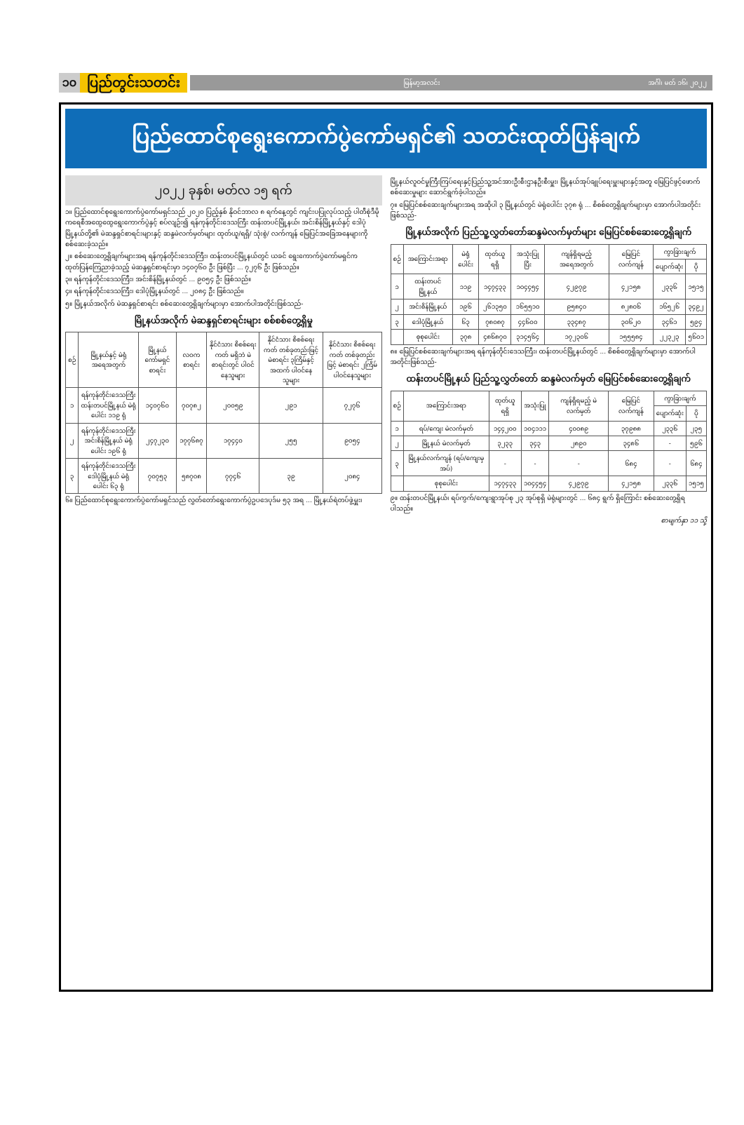၁၀ ပြည်တွင်းသတင်း
မြန်မာ့အလင်း အင်္ဂါ၊ မတ် ၁၆၊ ၂၀၂၂
ပြည်ထောင်စုရွေးကောက်ပွဲကော်မရှင်၏ သတင်းထုတ်ပြန်ချက်
၂၀၂၂ ခုနှစ်၊ မတ်လ ၁၅ ရက်
၁။ ပြည်ထောင်စုရွေးကောက်ပွဲကော်မရှင်သည် ၂၀၂၀ ပြည့်နှစ် နိုဝင်ဘာလ ၈ ရက်နေ့တွင် ကျင်းပပြုလုပ်သည့် ပါတီစုံဒီမိုကရေစီအထွေထွေရွေးကောက်ပွဲနှင့် စပ်လျဉ်း၍ ရန်ကုန်တိုင်းဒေသကြီး ထန်းတပင်မြို့နယ်၊ အင်းစိန်မြို့နယ်နှင့် ဒေါပုံမြို့နယ်တို့၏ မဲဆန္ဒရှင်စာရင်းများနှင့် ဆန္ဒမဲလက်မှတ်များ ထုတ်ယူ/ရရှိ/ သုံးစွဲ/ လက်ကျန် မြေပြင်အခြေအနေများကို စစ်ဆေးခဲ့သည်။
၂။ စစ်ဆေးတွေ့ရှိချက်များအရ ရန်ကုန်တိုင်းဒေသကြီး၊ ထန်းတပင်မြို့နယ်တွင် ယခင် ရွေးကောက်ပွဲကော်မရှင်က ထုတ်ပြန်ကြေညာခဲ့သည့် မဲဆန္ဒရှင်စာရင်းမှာ ၁၄၀၇၆၀ ဦး ဖြစ်ပြီး ... ၇၂၇၆ ဦး ဖြစ်သည်။
၃။ ရန်ကုန်တိုင်းဒေသကြီး၊ အင်းစိန်မြို့နယ်တွင် ... ၉၀၅၄ ဦး ဖြစ်သည်။
၄။ ရန်ကုန်တိုင်းဒေသကြီး၊ ဒေါပုံမြို့နယ်တွင် ... ၂၀၈၄ ဦး ဖြစ်သည်။
၅။ မြို့နယ်အလိုက် မဲဆန္ဒရှင်စာရင်း စစ်ဆေးတွေ့ရှိချက်များမှာ အောက်ပါအတိုင်းဖြစ်သည်-
မြို့နယ်အလိုက် မဲဆန္ဒရှင်စာရင်းများ စစ်စစ်တွေ့ရှိမှု
| စဉ် | မြို့နယ်နှင့် မဲရုံ အရေအတွက် | မြို့နယ် ကော်မရှင် စာရင်း | လဝက စာရင်း | နိုင်ငံသား စိစစ်ရေး ကတ် မရှိဘဲ မဲစာရင်းတွင် ပါဝင်နေသူများ | နိုင်ငံသား စိစစ်ရေး ကတ် တစ်ခုတည်းဖြင့် မဲစာရင်း ၃ကြိမ်နှင့်အထက် ပါဝင်နေသူများ | နိုင်ငံသား စိစစ်ရေး ကတ် တစ်ခုတည်းဖြင့် မဲစာရင်း ၂ကြိမ် ပါဝင်နေသူများ |
| --- | --- | --- | --- | --- | --- | --- |
| ၁ | ရန်ကုန်တိုင်းဒေသကြီး ထန်းတပင်မြို့နယ် မဲရုံပေါင်း ၁၁၉ ရုံ | ၁၄၀၇၆၀ | ၇၀၇၈၂ | ၂၀၀၅၉ | ၂၉၁ | ၇၂၇၆ |
| ၂ | ရန်ကုန်တိုင်းဒေသကြီး အင်းစိန်မြို့နယ် မဲရုံပေါင်း ၁၉၆ ရုံ | ၂၄၇၂၃၀ | ၁၇၇၆၈၇ | ၁၇၄၄၀ | ၂၅၅ | ၉၀၅၄ |
| ၃ | ရန်ကုန်တိုင်းဒေသကြီး ဒေါပုံမြို့နယ် မဲရုံပေါင်း ၆၃ ရုံ | ၇၀၇၅၃ | ၅၈၇၀၈ | ၇၇၄၆ | ၃၉ | ၂၀၈၄ |
၆။ ပြည်ထောင်စုရွေးကောက်ပွဲကော်မရှင်သည် လွှတ်တော်ရွေးကောက်ပွဲဥပဒေပုဒ်မ ၅၃ အရ ... မြို့နယ်ရဲတပ်ဖွဲ့မှူး၊
မြို့နယ်လူဝင်မှုကြီးကြပ်ရေးနှင့်ပြည်သူ့အင်အားဦးစီးဌာနဦးစီးမှူး၊ မြို့နယ်အုပ်ချုပ်ရေးမှူးများနှင့်အတူ မြေပြင်ဖွင့်ဖောက် စစ်ဆေးမှုများ ဆောင်ရွက်ခဲ့ပါသည်။
၇။ မြေပြင်စစ်ဆေးချက်များအရ အဆိုပါ ၃ မြို့နယ်တွင် မဲရုံပေါင်း ၃၇၈ ရုံ ... စိစစ်တွေ့ရှိချက်များမှာ အောက်ပါအတိုင်းဖြစ်သည်-
မြို့နယ်အလိုက် ပြည်သူ့လွှတ်တော်ဆန္ဒမဲလက်မှတ်များ မြေပြင်စစ်ဆေးတွေ့ရှိချက်
| စဉ် | အကြောင်းအရာ | မဲရုံပေါင်း | ထုတ်ယူရရှိ | အသုံးပြုပြီး | ကျန်ရှိရမည့် အရေအတွက် | မြေပြင်လက်ကျန် | ကွာခြားချက် | |
| --- | --- | --- | --- | --- | --- | --- | --- | --- |
| | | | | | | | ပျောက်ဆုံး | ပို |
| ၁ | ထန်းတပင်မြို့နယ် | ၁၁၉ | ၁၄၇၄၃၃ | ၁၀၄၄၅၄ | ၄၂၉၇၉ | ၄၂၁၅၈ | ၂၃၃၆ | ၁၅၁၅ |
| ၂ | အင်းစိန်မြို့နယ် | ၁၉၆ | ၂၆၁၃၅၀ | ၁၆၅၅၁၀ | ၉၅၈၄၀ | ၈၂၈၀၆ | ၁၆၅၂၆ | ၃၄၉၂ |
| ၃ | ဒေါပုံမြို့နယ် | ၆၃ | ၇၈၀၈၇ | ၄၄၆၀၀ | ၃၃၄၈၇ | ၃၀၆၂၀ | ၃၄၆၁ | ၅၉၄ |
| | စုစုပေါင်း | ၃၇၈ | ၄၈၆၈၇၀ | ၃၁၄၅၆၄ | ၁၇၂၃၀၆ | ၁၅၅၅၈၄ | ၂၂၃၂၃ | ၅၆၀၁ |
၈။ မြေပြင်စစ်ဆေးချက်များအရ ရန်ကုန်တိုင်းဒေသကြီး၊ ထန်းတပင်မြို့နယ်တွင် ... စိစစ်တွေ့ရှိချက်များမှာ အောက်ပါအတိုင်းဖြစ်သည်-
ထန်းတပင်မြို့နယ် ပြည်သူ့လွှတ်တော် ဆန္ဒမဲလက်မှတ် မြေပြင်စစ်ဆေးတွေ့ရှိချက်
| စဉ် | အကြောင်းအရာ | ထုတ်ယူရရှိ | အသုံးပြု | ကျန်ရှိရမည့် မဲလက်မှတ် | မြေပြင်လက်ကျန် | ကွာခြားချက် | |
| --- | --- | --- | --- | --- | --- | --- | --- |
| | | | | | | ပျောက်ဆုံး | ပို |
| ၁ | ရပ်/ကျေး မဲလက်မှတ် | ၁၄၄၂၀၀ | ၁၀၄၁၁၁ | ၄၀၀၈၉ | ၃၇၉၈၈ | ၂၃၃၆ | ၂၃၅ |
| ၂ | မြို့နယ် မဲလက်မှတ် | ၃၂၃၃ | ၃၄၃ | ၂၈၉၀ | ၃၄၈၆ | - | ၅၉၆ |
| ၃ | မြို့နယ်လက်ကျန် (ရပ်/ကျေးမှအပ်) | - | - | - | ၆၈၄ | - | ၆၈၄ |
| | စုစုပေါင်း | ၁၄၇၄၃၃ | ၁၀၄၄၅၄ | ၄၂၉၇၉ | ၄၂၁၅၈ | ၂၃၃၆ | ၁၅၁၅ |
၉။ ထန်းတပင်မြို့နယ်၊ ရပ်ကွက်/ကျေးရွာအုပ်စု ၂၃ အုပ်စုရှိ မဲရုံများတွင် ... ၆၈၄ ရွက် ရှိကြောင်း စစ်ဆေးတွေ့ရှိရပါသည်။
စာမျက်နှာ ၁၁ သို့